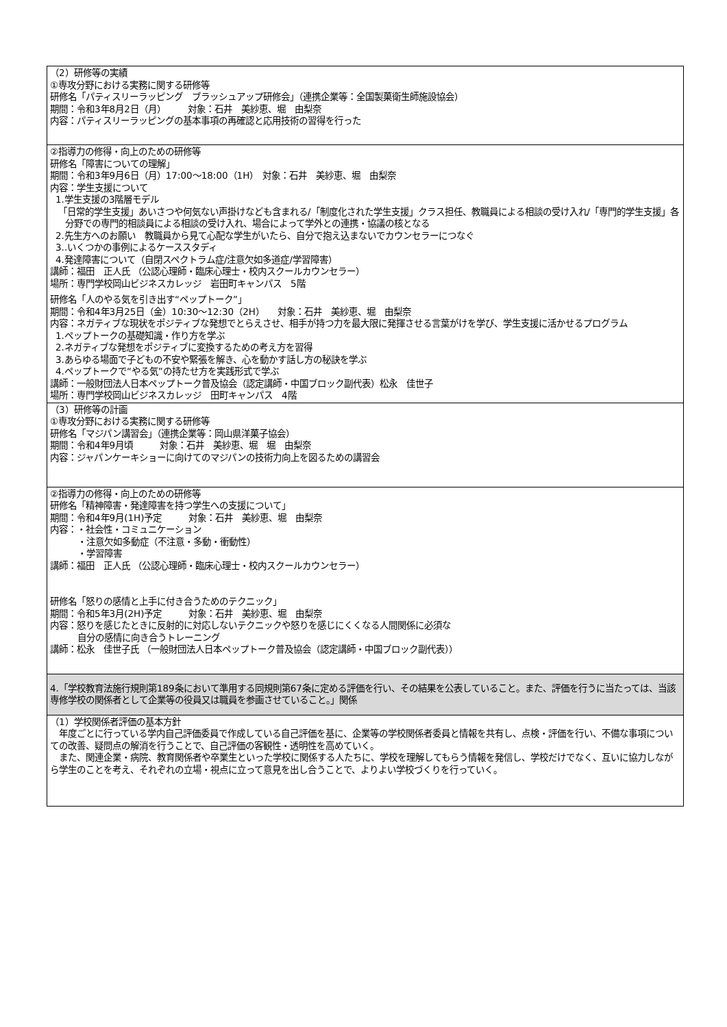| （2）研修等の実績 ①専攻分野における実務に関する研修等 研修名「パティスリーラッピング ブラッシュアップ研修会」（連携企業等：全国製菓衛生師施設協会） 期間：令和3年8月2日（月） 対象：石井 美紗恵、堀 由梨奈 内容：パティスリーラッピングの基本事項の再確認と応用技術の習得を行った |
| ②指導力の修得・向上のための研修等 研修名「障害についての理解」 期間：令和3年9月6日（月）17:00～18:00（1H） 対象：石井 美紗恵、堀 由梨奈 内容：学生支援について 1.学生支援の3階層モデル 「日常的学生支援」あいさつや何気ない声掛けなども含まれる/「制度化された学生支援」クラス担任、教職員による相談の受け入れ/「専門的学生支援」各分野での専門的相談員による相談の受け入れ、場合によって学外との連携・協議の核となる 2.先生方へのお願い 教職員から見て心配な学生がいたら、自分で抱え込まないでカウンセラーにつなぐ 3..いくつかの事例によるケーススタディ 4.発達障害について（自閉スペクトラム症/注意欠如多道症/学習障害） 講師：福田 正人氏 （公認心理師・臨床心理士・校内スクールカウンセラー） 場所：専門学校岡山ビジネスカレッジ 岩田町キャンパス 5階 研修名「人のやる気を引き出す“ペップトーク”」 期間：令和4年3月25日（金）10:30～12:30（2H） 対象：石井 美紗恵、堀 由梨奈 内容：ネガティブな現状をポジティブな発想でとらえさせ、相手が持つ力を最大限に発揮させる言葉がけを学び、学生支援に活かせるプログラム 1.ペップトークの基礎知識・作り方を学ぶ 2.ネガティブな発想をポジティブに変換するための考え方を習得 3.あらゆる場面で子どもの不安や緊張を解き、心を動かす話し方の秘訣を学ぶ 4.ペップトークで“やる気”の持たせ方を実践形式で学ぶ 講師：一般財団法人日本ペップトーク普及協会（認定講師・中国ブロック副代表）松永 佳世子 場所：専門学校岡山ビジネスカレッジ 田町キャンパス 4階 |
| （3）研修等の計画 ①専攻分野における実務に関する研修等 研修名「マジパン講習会」（連携企業等：岡山県洋菓子協会） 期間：令和4年9月頃 対象：石井 美紗恵、堀 堀 由梨奈 内容：ジャパンケーキショーに向けてのマジパンの技術力向上を図るための講習会 |
| ②指導力の修得・向上のための研修等 研修名「精神障害・発達障害を持つ学生への支援について」 期間：令和4年9月(1H)予定 対象：石井 美紗恵、堀 由梨奈 内容：・社会性・コミュニケーション ・注意欠如多動症（不注意・多動・衝動性） ・学習障害 講師：福田 正人氏 （公認心理師・臨床心理士・校内スクールカウンセラー） 研修名「怒りの感情と上手に付き合うためのテクニック」 期間：令和5年3月(2H)予定 対象：石井 美紗恵、堀 由梨奈 内容：怒りを感じたときに反射的に対応しないテクニックや怒りを感じにくくなる人間関係に必須な 自分の感情に向き合うトレーニング 講師：松永 佳世子氏 （一般財団法人日本ペップトーク普及協会（認定講師・中国ブロック副代表）） |
| 4.「学校教育法施行規則第189条において準用する同規則第67条に定める評価を行い、その結果を公表していること。また、評価を行うに当たっては、当該専修学校の関係者として企業等の役員又は職員を参画させていること。」関係 |
| （1）学校関係者評価の基本方針 年度ごとに行っている学内自己評価委員で作成している自己評価を基に、企業等の学校関係者委員と情報を共有し、点検・評価を行い、不備な事項についての改善、疑問点の解消を行うことで、自己評価の客観性・透明性を高めていく。 また、関連企業・病院、教育関係者や卒業生といった学校に関係する人たちに、学校を理解してもらう情報を発信し、学校だけでなく、互いに協力しながら学生のことを考え、それぞれの立場・視点に立って意見を出し合うことで、よりよい学校づくりを行っていく。 |